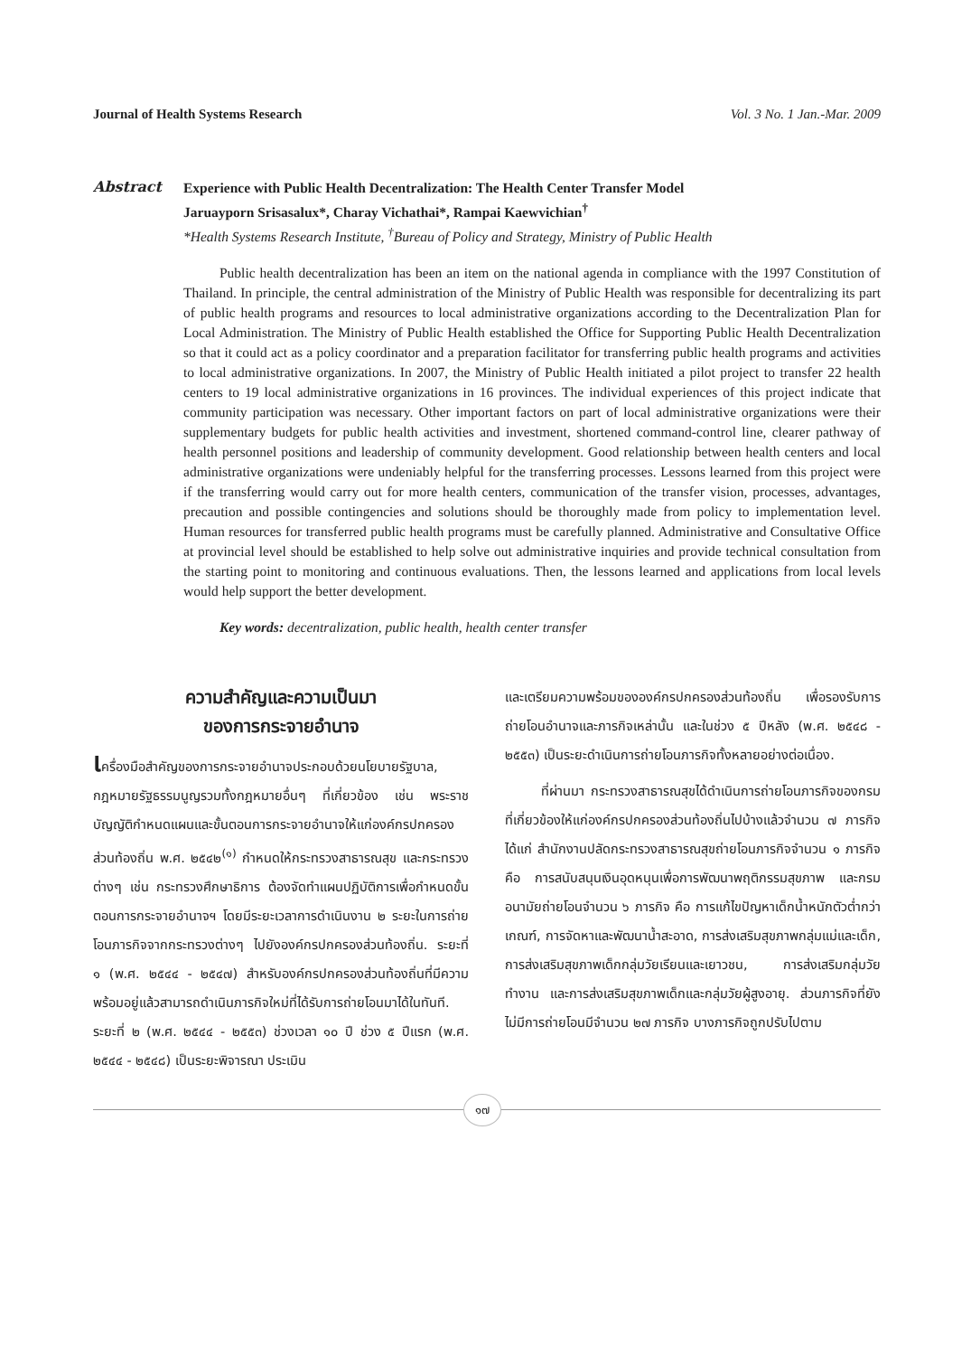Journal of Health Systems Research Vol. 3 No. 1 Jan.-Mar. 2009
Abstract
Experience with Public Health Decentralization: The Health Center Transfer Model
Jaruayporn Srisasalux*, Charay Vichathai*, Rampai Kaewvichian<sup>†</sup>
*Health Systems Research Institute, <sup>†</sup>Bureau of Policy and Strategy, Ministry of Public Health
Public health decentralization has been an item on the national agenda in compliance with the 1997 Constitution of Thailand. In principle, the central administration of the Ministry of Public Health was responsible for decentralizing its part of public health programs and resources to local administrative organizations according to the Decentralization Plan for Local Administration. The Ministry of Public Health established the Office for Supporting Public Health Decentralization so that it could act as a policy coordinator and a preparation facilitator for transferring public health programs and activities to local administrative organizations. In 2007, the Ministry of Public Health initiated a pilot project to transfer 22 health centers to 19 local administrative organizations in 16 provinces. The individual experiences of this project indicate that community participation was necessary. Other important factors on part of local administrative organizations were their supplementary budgets for public health activities and investment, shortened command-control line, clearer pathway of health personnel positions and leadership of community development. Good relationship between health centers and local administrative organizations were undeniably helpful for the transferring processes. Lessons learned from this project were if the transferring would carry out for more health centers, communication of the transfer vision, processes, advantages, precaution and possible contingencies and solutions should be thoroughly made from policy to implementation level. Human resources for transferred public health programs must be carefully planned. Administrative and Consultative Office at provincial level should be established to help solve out administrative inquiries and provide technical consultation from the starting point to monitoring and continuous evaluations. Then, the lessons learned and applications from local levels would help support the better development.
Key words: decentralization, public health, health center transfer
ความสำคัญและความเป็นมา
ของการกระจายอำนาจ
เครื่องมือสำคัญของการกระจายอำนาจประกอบด้วยนโยบายรัฐบาล, กฎหมายรัฐธรรมนูญรวมทั้งกฎหมายอื่นๆ ที่เกี่ยวข้อง เช่น พระราชบัญญัติกำหนดแผนและขั้นตอนการกระจายอำนาจให้แก่องค์กรปกครองส่วนท้องถิ่น พ.ศ. ๒๕๔๒<sup>(๑)</sup> กำหนดให้กระทรวงสาธารณสุข และกระทรวงต่างๆ เช่น กระทรวงศึกษาธิการ ต้องจัดทำแผนปฏิบัติการเพื่อกำหนดขั้นตอนการกระจายอำนาจฯ โดยมีระยะเวลาการดำเนินงาน ๒ ระยะในการถ่ายโอนภารกิจจากกระทรวงต่างๆ ไปยังองค์กรปกครองส่วนท้องถิ่น. ระยะที่ ๑ (พ.ศ. ๒๕๔๔ - ๒๕๔๗) สำหรับองค์กรปกครองส่วนท้องถิ่นที่มีความพร้อมอยู่แล้วสามารถดำเนินภารกิจใหม่ที่ได้รับการถ่ายโอนมาได้ในทันที. ระยะที่ ๒ (พ.ศ. ๒๕๔๔ - ๒๕๕๓) ช่วงเวลา ๑๐ ปี ช่วง ๕ ปีแรก (พ.ศ. ๒๕๔๔ - ๒๕๔๘) เป็นระยะพิจารณา ประเมิน
และเตรียมความพร้อมขององค์กรปกครองส่วนท้องถิ่น เพื่อรองรับการถ่ายโอนอำนาจและภารกิจเหล่านั้น และในช่วง ๕ ปีหลัง (พ.ศ. ๒๕๔๘ - ๒๕๕๓) เป็นระยะดำเนินการถ่ายโอนภารกิจทั้งหลายอย่างต่อเนื่อง.
ที่ผ่านมา กระทรวงสาธารณสุขได้ดำเนินการถ่ายโอนภารกิจของกรมที่เกี่ยวข้องให้แก่องค์กรปกครองส่วนท้องถิ่นไปบ้างแล้วจำนวน ๗ ภารกิจ ได้แก่ สำนักงานปลัดกระทรวงสาธารณสุขถ่ายโอนภารกิจจำนวน ๑ ภารกิจ คือ การสนับสนุนเงินอุดหนุนเพื่อการพัฒนาพฤติกรรมสุขภาพ และกรมอนามัยถ่ายโอนจำนวน ๖ ภารกิจ คือ การแก้ไขปัญหาเด็กน้ำหนักตัวต่ำกว่าเกณฑ์, การจัดหาและพัฒนาน้ำสะอาด, การส่งเสริมสุขภาพกลุ่มแม่และเด็ก, การส่งเสริมสุขภาพเด็กกลุ่มวัยเรียนและเยาวชน, การส่งเสริมกลุ่มวัยทำงาน และการส่งเสริมสุขภาพเด็กและกลุ่มวัยผู้สูงอายุ. ส่วนภารกิจที่ยังไม่มีการถ่ายโอนมีจำนวน ๒๗ ภารกิจ บางภารกิจถูกปรับไปตาม
๑๗